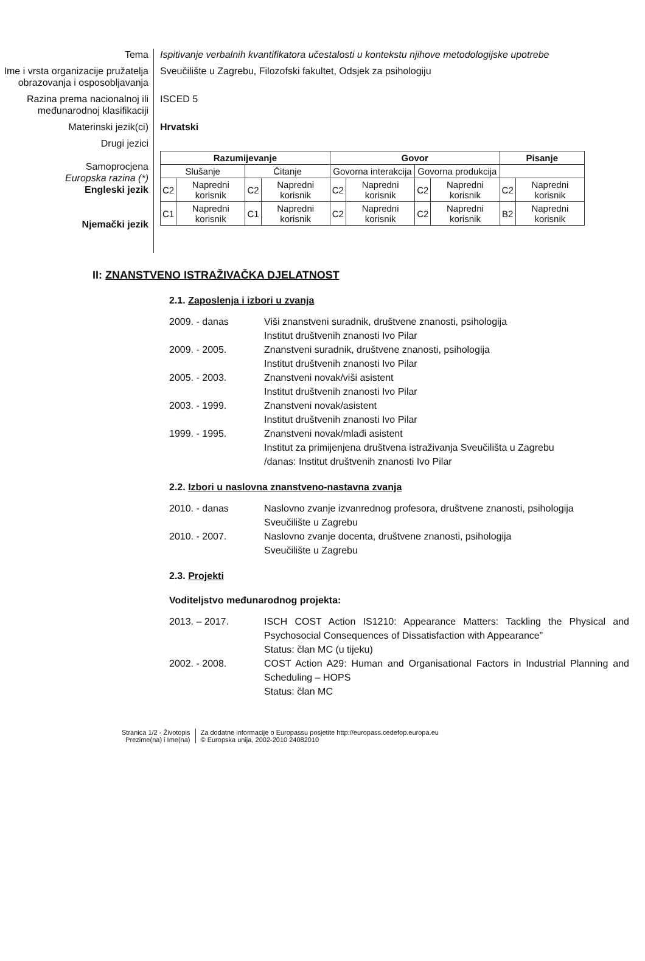Tema
Ispitivanje verbalnih kvantifikatora učestalosti u kontekstu njihove metodologijske upotrebe
Ime i vrsta organizacije pružatelja obrazovanja i osposobljavanja
Sveučilište u Zagrebu, Filozofski fakultet, Odsjek za psihologiju
Razina prema nacionalnoj ili međunarodnoj klasifikaciji
ISCED 5
Materinski jezik(ci)
Hrvatski
Drugi jezici
Samoprocjena
Europska razina (*)
Engleski jezik
Njemački jezik
| Razumijevanje | | | | Govor | | | | Pisanje | |
| Slušanje | | Čitanje | | Govorna interakcija | | Govorna produkcija | | | |
| C2 | Napredni korisnik | C2 | Napredni korisnik | C2 | Napredni korisnik | C2 | Napredni korisnik | C2 | Napredni korisnik |
| C1 | Napredni korisnik | C1 | Napredni korisnik | C2 | Napredni korisnik | C2 | Napredni korisnik | B2 | Napredni korisnik |
II: ZNANSTVENO ISTRAŽIVAČKA DJELATNOST
2.1. Zaposlenja i izbori u zvanja
2009. - danas
Viši znanstveni suradnik, društvene znanosti, psihologija
Institut društvenih znanosti Ivo Pilar
2009. - 2005.
Znanstveni suradnik, društvene znanosti, psihologija
Institut društvenih znanosti Ivo Pilar
2005. - 2003.
Znanstveni novak/viši asistent
Institut društvenih znanosti Ivo Pilar
2003. - 1999.
Znanstveni novak/asistent
Institut društvenih znanosti Ivo Pilar
1999. - 1995.
Znanstveni novak/mlađi asistent
Institut za primijenjena društvena istraživanja Sveučilišta u Zagrebu
/danas: Institut društvenih znanosti Ivo Pilar
2.2. Izbori u naslovna znanstveno-nastavna zvanja
2010. - danas
Naslovno zvanje izvanrednog profesora, društvene znanosti, psihologija
Sveučilište u Zagrebu
2010. - 2007.
Naslovno zvanje docenta, društvene znanosti, psihologija
Sveučilište u Zagrebu
2.3. Projekti
Voditeljstvo međunarodnog projekta:
2013. – 2017.
ISCH COST Action IS1210: Appearance Matters: Tackling the Physical and Psychosocial Consequences of Dissatisfaction with Appearance”
Status: član MC (u tijeku)
2002. - 2008.
COST Action A29: Human and Organisational Factors in Industrial Planning and Scheduling – HOPS
Status: član MC
Stranica 1/2 - Životopis
Prezime(na) i Ime(na)
Za dodatne informacije o Europassu posjetite http://europass.cedefop.europa.eu
© Europska unija, 2002-2010 24082010